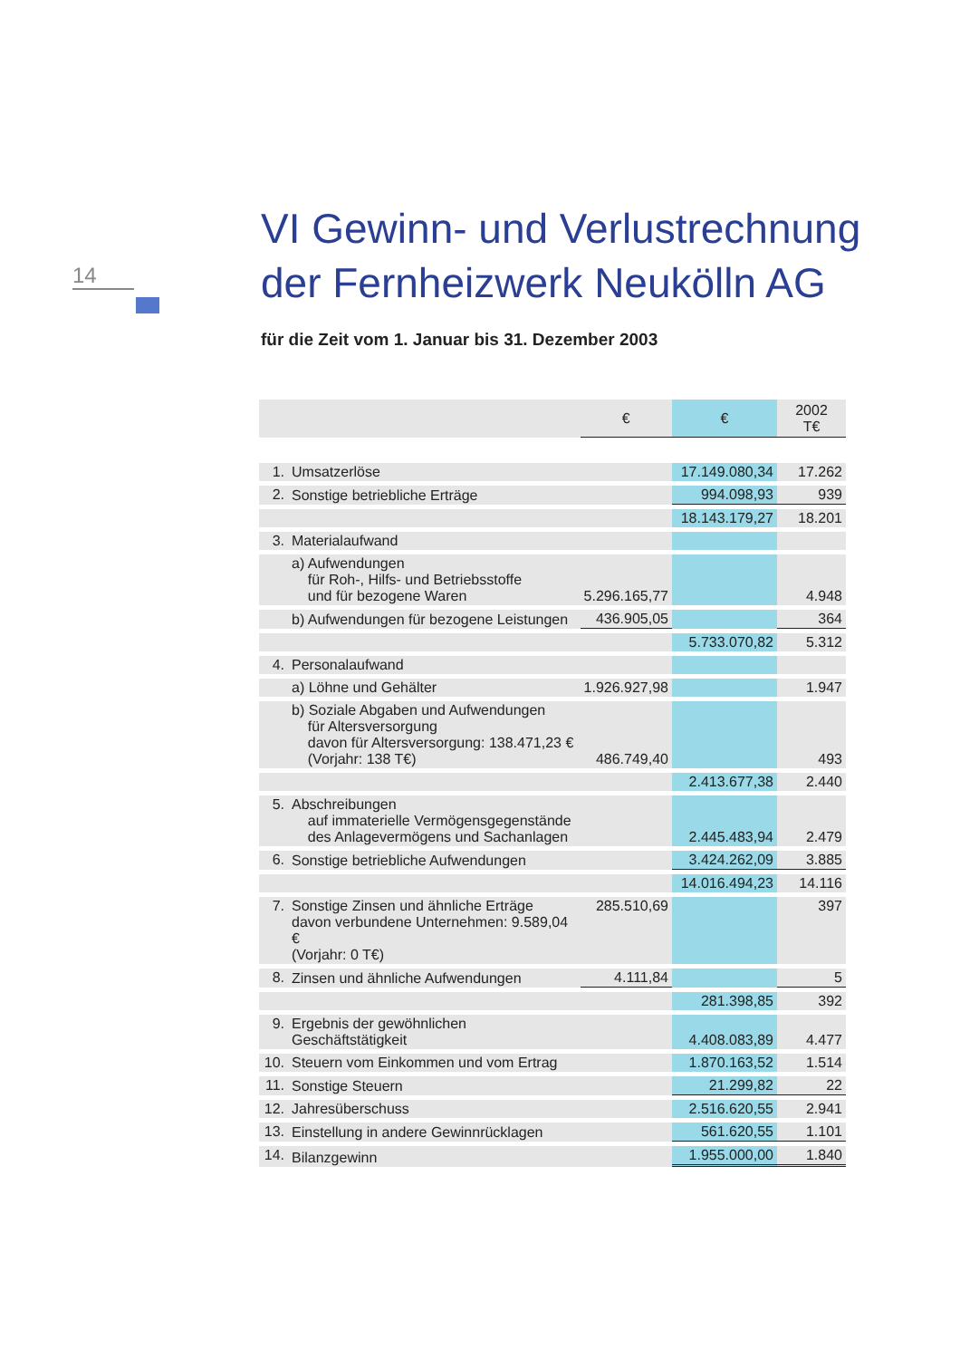14
VI Gewinn- und Verlustrechnung
der Fernheizwerk Neukölln AG
für die Zeit vom 1. Januar bis 31. Dezember 2003
| | | € | € | 2002 T€ |
| --- | --- | --- | --- | --- |
| 1. | Umsatzerlöse | | 17.149.080,34 | 17.262 |
| 2. | Sonstige betriebliche Erträge | | 994.098,93 | 939 |
| | | | 18.143.179,27 | 18.201 |
| 3. | Materialaufwand | | | |
| | a) Aufwendungen für Roh-, Hilfs- und Betriebsstoffe und für bezogene Waren | 5.296.165,77 | | 4.948 |
| | b) Aufwendungen für bezogene Leistungen | 436.905,05 | | 364 |
| | | | 5.733.070,82 | 5.312 |
| 4. | Personalaufwand | | | |
| | a) Löhne und Gehälter | 1.926.927,98 | | 1.947 |
| | b) Soziale Abgaben und Aufwendungen für Altersversorgung davon für Altersversorgung: 138.471,23 € (Vorjahr: 138 T€) | 486.749,40 | | 493 |
| | | | 2.413.677,38 | 2.440 |
| 5. | Abschreibungen auf immaterielle Vermögensgegenstände des Anlagevermögens und Sachanlagen | | 2.445.483,94 | 2.479 |
| 6. | Sonstige betriebliche Aufwendungen | | 3.424.262,09 | 3.885 |
| | | | 14.016.494,23 | 14.116 |
| 7. | Sonstige Zinsen und ähnliche Erträge davon verbundene Unternehmen: 9.589,04 € (Vorjahr: 0 T€) | 285.510,69 | | 397 |
| 8. | Zinsen und ähnliche Aufwendungen | 4.111,84 | | 5 |
| | | | 281.398,85 | 392 |
| 9. | Ergebnis der gewöhnlichen Geschäftstätigkeit | | 4.408.083,89 | 4.477 |
| 10. | Steuern vom Einkommen und vom Ertrag | | 1.870.163,52 | 1.514 |
| 11. | Sonstige Steuern | | 21.299,82 | 22 |
| 12. | Jahresüberschuss | | 2.516.620,55 | 2.941 |
| 13. | Einstellung in andere Gewinnrücklagen | | 561.620,55 | 1.101 |
| 14. | Bilanzgewinn | | 1.955.000,00 | 1.840 |